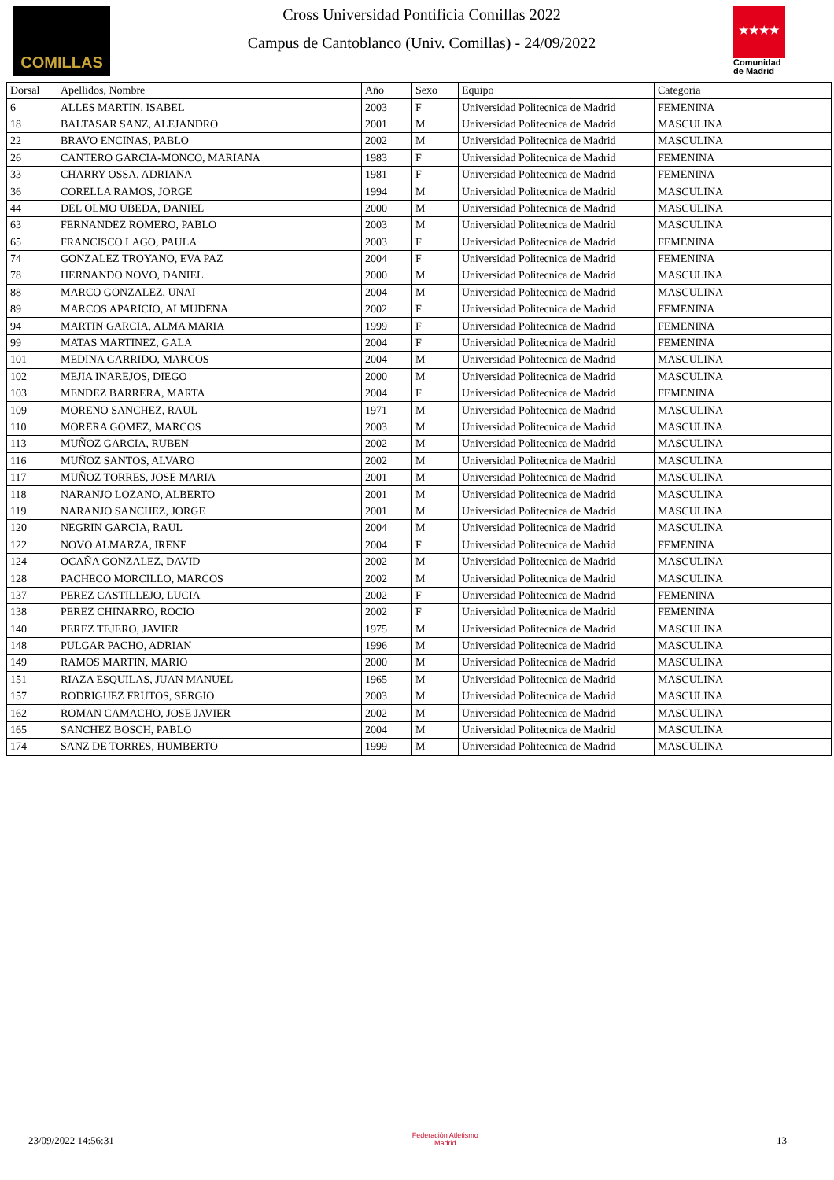COMILLAS
Cross Universidad Pontificia Comillas 2022
Campus de Cantoblanco (Univ. Comillas) - 24/09/2022
★★★★
Comunidad de Madrid
| Dorsal | Apellidos, Nombre | Año | Sexo | Equipo | Categoria |
| --- | --- | --- | --- | --- | --- |
| 6 | ALLES MARTIN, ISABEL | 2003 | F | Universidad Politecnica de Madrid | FEMENINA |
| 18 | BALTASAR SANZ, ALEJANDRO | 2001 | M | Universidad Politecnica de Madrid | MASCULINA |
| 22 | BRAVO ENCINAS, PABLO | 2002 | M | Universidad Politecnica de Madrid | MASCULINA |
| 26 | CANTERO GARCIA-MONCO, MARIANA | 1983 | F | Universidad Politecnica de Madrid | FEMENINA |
| 33 | CHARRY OSSA, ADRIANA | 1981 | F | Universidad Politecnica de Madrid | FEMENINA |
| 36 | CORELLA RAMOS, JORGE | 1994 | M | Universidad Politecnica de Madrid | MASCULINA |
| 44 | DEL OLMO UBEDA, DANIEL | 2000 | M | Universidad Politecnica de Madrid | MASCULINA |
| 63 | FERNANDEZ ROMERO, PABLO | 2003 | M | Universidad Politecnica de Madrid | MASCULINA |
| 65 | FRANCISCO LAGO, PAULA | 2003 | F | Universidad Politecnica de Madrid | FEMENINA |
| 74 | GONZALEZ TROYANO, EVA PAZ | 2004 | F | Universidad Politecnica de Madrid | FEMENINA |
| 78 | HERNANDO NOVO, DANIEL | 2000 | M | Universidad Politecnica de Madrid | MASCULINA |
| 88 | MARCO GONZALEZ, UNAI | 2004 | M | Universidad Politecnica de Madrid | MASCULINA |
| 89 | MARCOS APARICIO, ALMUDENA | 2002 | F | Universidad Politecnica de Madrid | FEMENINA |
| 94 | MARTIN GARCIA, ALMA MARIA | 1999 | F | Universidad Politecnica de Madrid | FEMENINA |
| 99 | MATAS MARTINEZ, GALA | 2004 | F | Universidad Politecnica de Madrid | FEMENINA |
| 101 | MEDINA GARRIDO, MARCOS | 2004 | M | Universidad Politecnica de Madrid | MASCULINA |
| 102 | MEJIA INAREJOS, DIEGO | 2000 | M | Universidad Politecnica de Madrid | MASCULINA |
| 103 | MENDEZ BARRERA, MARTA | 2004 | F | Universidad Politecnica de Madrid | FEMENINA |
| 109 | MORENO SANCHEZ, RAUL | 1971 | M | Universidad Politecnica de Madrid | MASCULINA |
| 110 | MORERA GOMEZ, MARCOS | 2003 | M | Universidad Politecnica de Madrid | MASCULINA |
| 113 | MUÑOZ GARCIA, RUBEN | 2002 | M | Universidad Politecnica de Madrid | MASCULINA |
| 116 | MUÑOZ SANTOS, ALVARO | 2002 | M | Universidad Politecnica de Madrid | MASCULINA |
| 117 | MUÑOZ TORRES, JOSE MARIA | 2001 | M | Universidad Politecnica de Madrid | MASCULINA |
| 118 | NARANJO LOZANO, ALBERTO | 2001 | M | Universidad Politecnica de Madrid | MASCULINA |
| 119 | NARANJO SANCHEZ, JORGE | 2001 | M | Universidad Politecnica de Madrid | MASCULINA |
| 120 | NEGRIN GARCIA, RAUL | 2004 | M | Universidad Politecnica de Madrid | MASCULINA |
| 122 | NOVO ALMARZA, IRENE | 2004 | F | Universidad Politecnica de Madrid | FEMENINA |
| 124 | OCAÑA GONZALEZ, DAVID | 2002 | M | Universidad Politecnica de Madrid | MASCULINA |
| 128 | PACHECO MORCILLO, MARCOS | 2002 | M | Universidad Politecnica de Madrid | MASCULINA |
| 137 | PEREZ CASTILLEJO, LUCIA | 2002 | F | Universidad Politecnica de Madrid | FEMENINA |
| 138 | PEREZ CHINARRO, ROCIO | 2002 | F | Universidad Politecnica de Madrid | FEMENINA |
| 140 | PEREZ TEJERO, JAVIER | 1975 | M | Universidad Politecnica de Madrid | MASCULINA |
| 148 | PULGAR PACHO, ADRIAN | 1996 | M | Universidad Politecnica de Madrid | MASCULINA |
| 149 | RAMOS MARTIN, MARIO | 2000 | M | Universidad Politecnica de Madrid | MASCULINA |
| 151 | RIAZA ESQUILAS, JUAN MANUEL | 1965 | M | Universidad Politecnica de Madrid | MASCULINA |
| 157 | RODRIGUEZ FRUTOS, SERGIO | 2003 | M | Universidad Politecnica de Madrid | MASCULINA |
| 162 | ROMAN CAMACHO, JOSE JAVIER | 2002 | M | Universidad Politecnica de Madrid | MASCULINA |
| 165 | SANCHEZ BOSCH, PABLO | 2004 | M | Universidad Politecnica de Madrid | MASCULINA |
| 174 | SANZ DE TORRES, HUMBERTO | 1999 | M | Universidad Politecnica de Madrid | MASCULINA |
23/09/2022 14:56:31
Federación Atletismo
Madrid
13